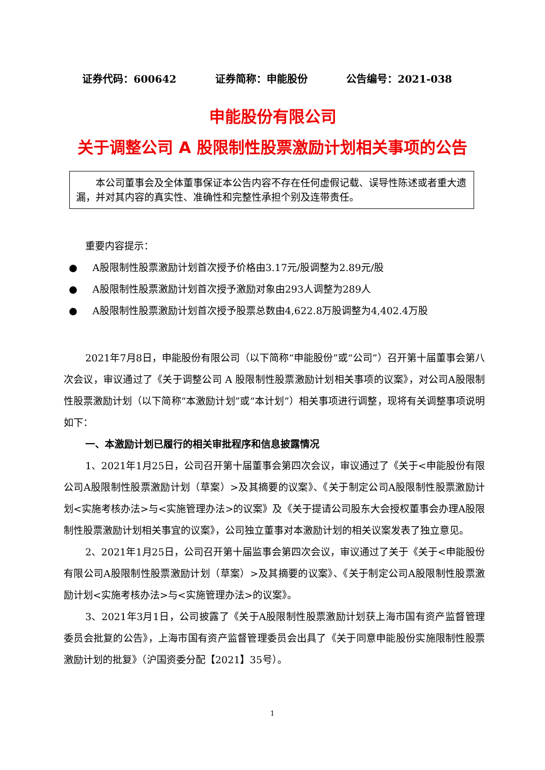证券代码：600642 证券简称：申能股份 公告编号：2021-038
申能股份有限公司
关于调整公司 A 股限制性股票激励计划相关事项的公告
本公司董事会及全体董事保证本公告内容不存在任何虚假记载、误导性陈述或者重大遗漏，并对其内容的真实性、准确性和完整性承担个别及连带责任。
重要内容提示：
● A股限制性股票激励计划首次授予价格由3.17元/股调整为2.89元/股
● A股限制性股票激励计划首次授予激励对象由293人调整为289人
● A股限制性股票激励计划首次授予股票总数由4,622.8万股调整为4,402.4万股
2021年7月8日，申能股份有限公司（以下简称“申能股份”或“公司”）召开第十届董事会第八次会议，审议通过了《关于调整公司 A 股限制性股票激励计划相关事项的议案》，对公司A股限制性股票激励计划（以下简称“本激励计划”或“本计划”）相关事项进行调整，现将有关调整事项说明如下：
一、本激励计划已履行的相关审批程序和信息披露情况
1、2021年1月25日，公司召开第十届董事会第四次会议，审议通过了《关于<申能股份有限公司A股限制性股票激励计划（草案）>及其摘要的议案》、《关于制定公司A股限制性股票激励计划<实施考核办法>与<实施管理办法>的议案》及《关于提请公司股东大会授权董事会办理A股限制性股票激励计划相关事宜的议案》，公司独立董事对本激励计划的相关议案发表了独立意见。
2、2021年1月25日，公司召开第十届监事会第四次会议，审议通过了关于《关于<申能股份有限公司A股限制性股票激励计划（草案）>及其摘要的议案》、《关于制定公司A股限制性股票激励计划<实施考核办法>与<实施管理办法>的议案》。
3、2021年3月1日，公司披露了《关于A股限制性股票激励计划获上海市国有资产监督管理委员会批复的公告》，上海市国有资产监督管理委员会出具了《关于同意申能股份实施限制性股票激励计划的批复》（沪国资委分配【2021】35号）。
1